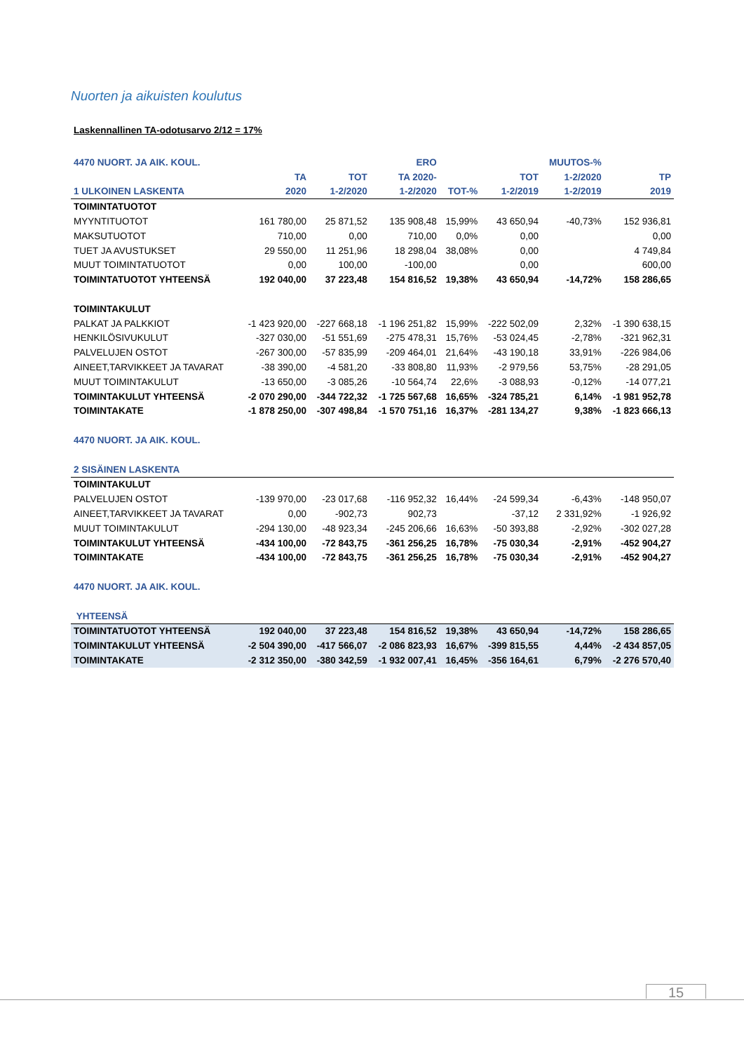Nuorten ja aikuisten koulutus
Laskennallinen TA-odotusarvo 2/12 = 17%
| 4470 NUORT. JA AIK. KOUL. | | | ERO | | | MUUTOS-% | |
| --- | --- | --- | --- | --- | --- | --- | --- |
| | TA | TOT | TA 2020- | | TOT | 1-2/2020 | TP |
| 1 ULKOINEN LASKENTA | 2020 | 1-2/2020 | 1-2/2020 | TOT-% | 1-2/2019 | 1-2/2019 | 2019 |
| TOIMINTATUOTOT | | | | | | | |
| MYYNTITUOTOT | 161 780,00 | 25 871,52 | 135 908,48 | 15,99% | 43 650,94 | -40,73% | 152 936,81 |
| MAKSUTUOTOT | 710,00 | 0,00 | 710,00 | 0,0% | 0,00 | | 0,00 |
| TUET JA AVUSTUKSET | 29 550,00 | 11 251,96 | 18 298,04 | 38,08% | 0,00 | | 4 749,84 |
| MUUT TOIMINTATUOTOT | 0,00 | 100,00 | -100,00 | | 0,00 | | 600,00 |
| TOIMINTATUOTOT YHTEENSÄ | 192 040,00 | 37 223,48 | 154 816,52 | 19,38% | 43 650,94 | -14,72% | 158 286,65 |
| TOIMINTAKULUT | | | | | | | |
| PALKAT JA PALKKIOT | -1 423 920,00 | -227 668,18 | -1 196 251,82 | 15,99% | -222 502,09 | 2,32% | -1 390 638,15 |
| HENKILÖSIVUKULUT | -327 030,00 | -51 551,69 | -275 478,31 | 15,76% | -53 024,45 | -2,78% | -321 962,31 |
| PALVELUJEN OSTOT | -267 300,00 | -57 835,99 | -209 464,01 | 21,64% | -43 190,18 | 33,91% | -226 984,06 |
| AINEET,TARVIKKEET JA TAVARAT | -38 390,00 | -4 581,20 | -33 808,80 | 11,93% | -2 979,56 | 53,75% | -28 291,05 |
| MUUT TOIMINTAKULUT | -13 650,00 | -3 085,26 | -10 564,74 | 22,6% | -3 088,93 | -0,12% | -14 077,21 |
| TOIMINTAKULUT YHTEENSÄ | -2 070 290,00 | -344 722,32 | -1 725 567,68 | 16,65% | -324 785,21 | 6,14% | -1 981 952,78 |
| TOIMINTAKATE | -1 878 250,00 | -307 498,84 | -1 570 751,16 | 16,37% | -281 134,27 | 9,38% | -1 823 666,13 |
| 4470 NUORT. JA AIK. KOUL. | | | | | | | |
| 2 SISÄINEN LASKENTA | | | | | | | |
| TOIMINTAKULUT | | | | | | | |
| PALVELUJEN OSTOT | -139 970,00 | -23 017,68 | -116 952,32 | 16,44% | -24 599,34 | -6,43% | -148 950,07 |
| AINEET,TARVIKKEET JA TAVARAT | 0,00 | -902,73 | 902,73 | | -37,12 | 2 331,92% | -1 926,92 |
| MUUT TOIMINTAKULUT | -294 130,00 | -48 923,34 | -245 206,66 | 16,63% | -50 393,88 | -2,92% | -302 027,28 |
| TOIMINTAKULUT YHTEENSÄ | -434 100,00 | -72 843,75 | -361 256,25 | 16,78% | -75 030,34 | -2,91% | -452 904,27 |
| TOIMINTAKATE | -434 100,00 | -72 843,75 | -361 256,25 | 16,78% | -75 030,34 | -2,91% | -452 904,27 |
| 4470 NUORT. JA AIK. KOUL. | | | | | | | |
| YHTEENSÄ | | | | | | | |
| TOIMINTATUOTOT YHTEENSÄ | 192 040,00 | 37 223,48 | 154 816,52 | 19,38% | 43 650,94 | -14,72% | 158 286,65 |
| TOIMINTAKULUT YHTEENSÄ | -2 504 390,00 | -417 566,07 | -2 086 823,93 | 16,67% | -399 815,55 | 4,44% | -2 434 857,05 |
| TOIMINTAKATE | -2 312 350,00 | -380 342,59 | -1 932 007,41 | 16,45% | -356 164,61 | 6,79% | -2 276 570,40 |
15